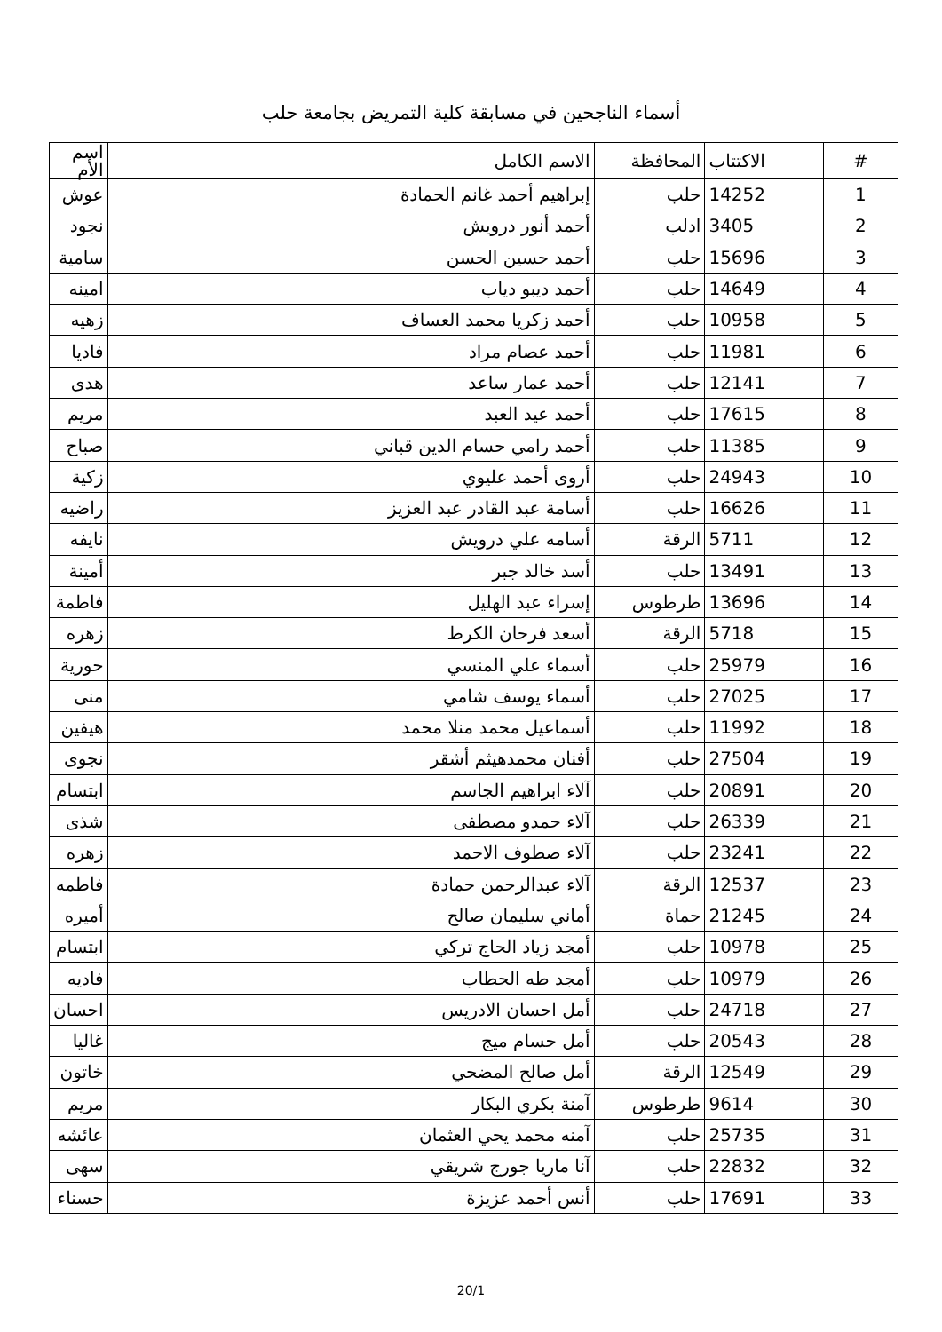أسماء الناجحين في مسابقة كلية التمريض بجامعة حلب
| # | الاكتتاب | المحافظة | الاسم الكامل | اسم الأم |
| --- | --- | --- | --- | --- |
| 1 | 14252 | حلب | إبراهيم أحمد غانم الحمادة | عوش |
| 2 | 3405 | ادلب | أحمد أنور درويش | نجود |
| 3 | 15696 | حلب | أحمد حسين الحسن | سامية |
| 4 | 14649 | حلب | أحمد ديبو دياب | امينه |
| 5 | 10958 | حلب | أحمد زكريا محمد العساف | زهيه |
| 6 | 11981 | حلب | أحمد عصام مراد | فاديا |
| 7 | 12141 | حلب | أحمد عمار ساعد | هدى |
| 8 | 17615 | حلب | أحمد عيد العبد | مريم |
| 9 | 11385 | حلب | أحمد رامي حسام الدين قباني | صباح |
| 10 | 24943 | حلب | أروى أحمد عليوي | زكية |
| 11 | 16626 | حلب | أسامة عبد القادر عبد العزيز | راضيه |
| 12 | 5711 | الرقة | أسامه علي درويش | نايفه |
| 13 | 13491 | حلب | أسد خالد جبر | أمينة |
| 14 | 13696 | طرطوس | إسراء عبد الهليل | فاطمة |
| 15 | 5718 | الرقة | أسعد فرحان الكرط | زهره |
| 16 | 25979 | حلب | أسماء علي المنسي | حورية |
| 17 | 27025 | حلب | أسماء يوسف شامي | منى |
| 18 | 11992 | حلب | أسماعيل محمد منلا محمد | هيفين |
| 19 | 27504 | حلب | أفنان محمدهيثم أشقر | نجوى |
| 20 | 20891 | حلب | آلاء ابراهيم الجاسم | ابتسام |
| 21 | 26339 | حلب | آلاء حمدو مصطفى | شذى |
| 22 | 23241 | حلب | آلاء صطوف الاحمد | زهره |
| 23 | 12537 | الرقة | آلاء عبدالرحمن حمادة | فاطمه |
| 24 | 21245 | حماة | أماني سليمان صالح | أميره |
| 25 | 10978 | حلب | أمجد زياد الحاج تركي | ابتسام |
| 26 | 10979 | حلب | أمجد طه الحطاب | فاديه |
| 27 | 24718 | حلب | أمل احسان الادريس | احسان |
| 28 | 20543 | حلب | أمل حسام ميج | غاليا |
| 29 | 12549 | الرقة | أمل صالح المضحي | خاتون |
| 30 | 9614 | طرطوس | آمنة بكري البكار | مريم |
| 31 | 25735 | حلب | آمنه محمد يحي العثمان | عائشه |
| 32 | 22832 | حلب | آنا ماريا جورج شريقي | سهى |
| 33 | 17691 | حلب | أنس أحمد عزيزة | حسناء |
20/1